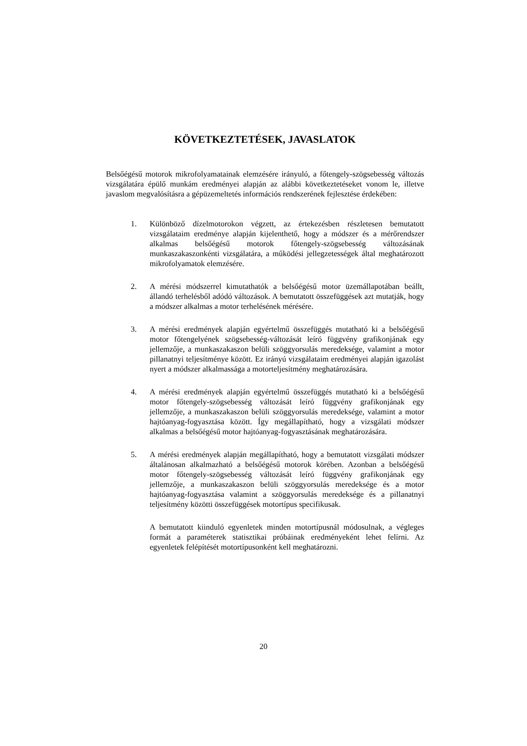KÖVETKEZTETÉSEK, JAVASLATOK
Belsőégésű motorok mikrofolyamatainak elemzésére irányuló, a főtengely-szögsebesség változás vizsgálatára épülő munkám eredményei alapján az alábbi következtetéseket vonom le, illetve javaslom megvalósításra a gépüzemeltetés információs rendszerének fejlesztése érdekében:
1. Különböző dízelmotorokon végzett, az értekezésben részletesen bemutatott vizsgálataim eredménye alapján kijelenthető, hogy a módszer és a mérőrendszer alkalmas belsőégésű motorok főtengely-szögsebesség változásának munkaszakaszonkénti vizsgálatára, a működési jellegzetességek által meghatározott mikrofolyamatok elemzésére.
2. A mérési módszerrel kimutathatók a belsőégésű motor üzemállapotában beállt, állandó terhelésből adódó változások. A bemutatott összefüggések azt mutatják, hogy a módszer alkalmas a motor terhelésének mérésére.
3. A mérési eredmények alapján egyértelmű összefüggés mutatható ki a belsőégésű motor főtengelyének szögsebesség-változását leíró függvény grafikonjának egy jellemzője, a munkaszakaszon belüli szöggyorsulás meredeksége, valamint a motor pillanatnyi teljesítménye között. Ez irányú vizsgálataim eredményei alapján igazolást nyert a módszer alkalmassága a motorteljesítmény meghatározására.
4. A mérési eredmények alapján egyértelmű összefüggés mutatható ki a belsőégésű motor főtengely-szögsebesség változását leíró függvény grafikonjának egy jellemzője, a munkaszakaszon belüli szöggyorsulás meredeksége, valamint a motor hajtóanyag-fogyasztása között. Így megállapítható, hogy a vizsgálati módszer alkalmas a belsőégésű motor hajtóanyag-fogyasztásának meghatározására.
5. A mérési eredmények alapján megállapítható, hogy a bemutatott vizsgálati módszer általánosan alkalmazható a belsőégésű motorok körében. Azonban a belsőégésű motor főtengely-szögsebesség változását leíró függvény grafikonjának egy jellemzője, a munkaszakaszon belüli szöggyorsulás meredeksége és a motor hajtóanyag-fogyasztása valamint a szöggyorsulás meredeksége és a pillanatnyi teljesítmény közötti összefüggések motortípus specifikusak.
A bemutatott kiinduló egyenletek minden motortípusnál módosulnak, a végleges formát a paraméterek statisztikai próbáinak eredményeként lehet felírni. Az egyenletek felépítését motortípusonként kell meghatározni.
20